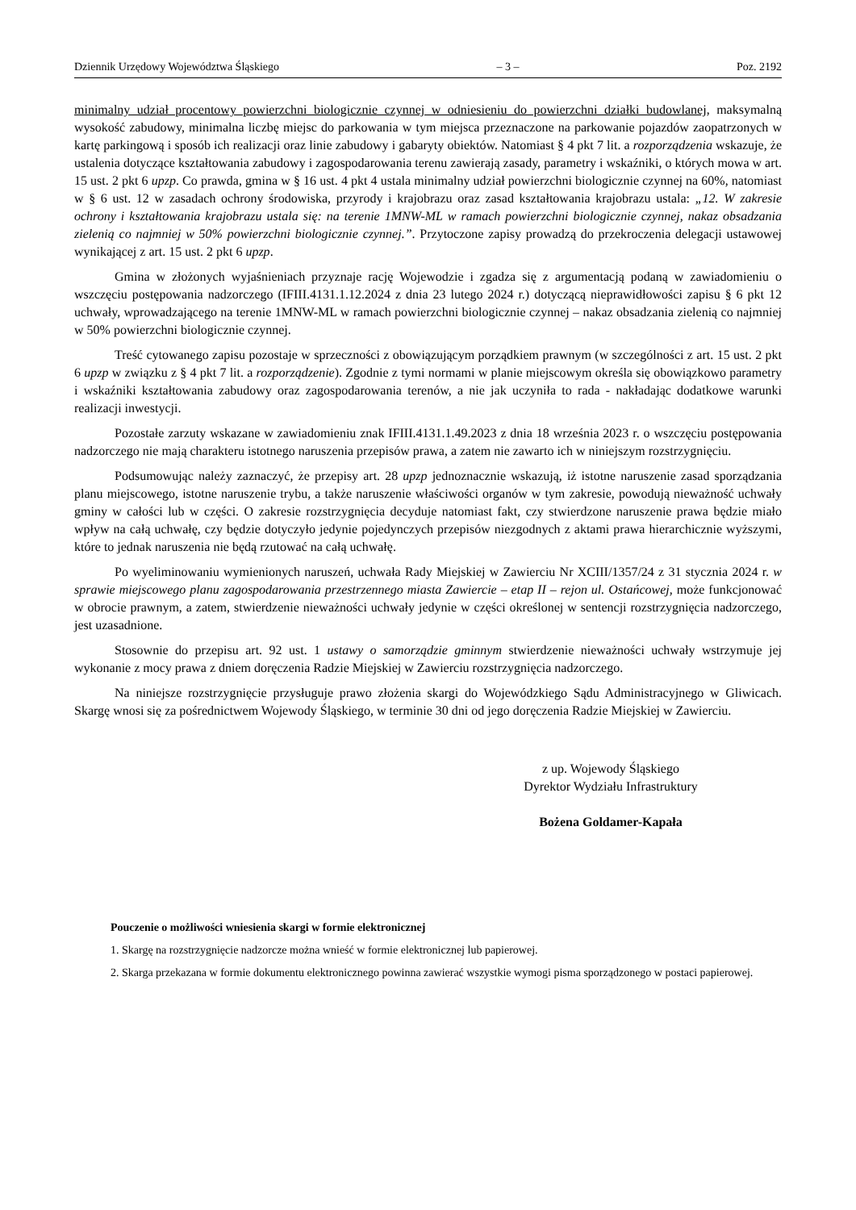Dziennik Urzędowy Województwa Śląskiego – 3 – Poz. 2192
minimalny udział procentowy powierzchni biologicznie czynnej w odniesieniu do powierzchni działki budowlanej, maksymalną wysokość zabudowy, minimalna liczbę miejsc do parkowania w tym miejsca przeznaczone na parkowanie pojazdów zaopatrzonych w kartę parkingową i sposób ich realizacji oraz linie zabudowy i gabaryty obiektów. Natomiast § 4 pkt 7 lit. a rozporządzenia wskazuje, że ustalenia dotyczące kształtowania zabudowy i zagospodarowania terenu zawierają zasady, parametry i wskaźniki, o których mowa w art. 15 ust. 2 pkt 6 upzp. Co prawda, gmina w § 16 ust. 4 pkt 4 ustala minimalny udział powierzchni biologicznie czynnej na 60%, natomiast w § 6 ust. 12 w zasadach ochrony środowiska, przyrody i krajobrazu oraz zasad kształtowania krajobrazu ustala: „12. W zakresie ochrony i kształtowania krajobrazu ustala się: na terenie 1MNW-ML w ramach powierzchni biologicznie czynnej, nakaz obsadzania zielenią co najmniej w 50% powierzchni biologicznie czynnej.”. Przytoczone zapisy prowadzą do przekroczenia delegacji ustawowej wynikającej z art. 15 ust. 2 pkt 6 upzp.
Gmina w złożonych wyjaśnieniach przyznaje rację Wojewodzie i zgadza się z argumentacją podaną w zawiadomieniu o wszczęciu postępowania nadzorczego (IFIII.4131.1.12.2024 z dnia 23 lutego 2024 r.) dotyczącą nieprawidłowości zapisu § 6 pkt 12 uchwały, wprowadzającego na terenie 1MNW-ML w ramach powierzchni biologicznie czynnej – nakaz obsadzania zielenią co najmniej w 50% powierzchni biologicznie czynnej.
Treść cytowanego zapisu pozostaje w sprzeczności z obowiązującym porządkiem prawnym (w szczególności z art. 15 ust. 2 pkt 6 upzp w związku z § 4 pkt 7 lit. a rozporządzenie). Zgodnie z tymi normami w planie miejscowym określa się obowiązkowo parametry i wskaźniki kształtowania zabudowy oraz zagospodarowania terenów, a nie jak uczyniła to rada - nakładając dodatkowe warunki realizacji inwestycji.
Pozostałe zarzuty wskazane w zawiadomieniu znak IFIII.4131.1.49.2023 z dnia 18 września 2023 r. o wszczęciu postępowania nadzorczego nie mają charakteru istotnego naruszenia przepisów prawa, a zatem nie zawarto ich w niniejszym rozstrzygnięciu.
Podsumowując należy zaznaczyć, że przepisy art. 28 upzp jednoznacznie wskazują, iż istotne naruszenie zasad sporządzania planu miejscowego, istotne naruszenie trybu, a także naruszenie właściwości organów w tym zakresie, powodują nieważność uchwały gminy w całości lub w części. O zakresie rozstrzygnięcia decyduje natomiast fakt, czy stwierdzone naruszenie prawa będzie miało wpływ na całą uchwałę, czy będzie dotyczyło jedynie pojedynczych przepisów niezgodnych z aktami prawa hierarchicznie wyższymi, które to jednak naruszenia nie będą rzutować na całą uchwałę.
Po wyeliminowaniu wymienionych naruszeń, uchwała Rady Miejskiej w Zawierciu Nr XCIII/1357/24 z 31 stycznia 2024 r. w sprawie miejscowego planu zagospodarowania przestrzennego miasta Zawiercie – etap II – rejon ul. Ostańcowej, może funkcjonować w obrocie prawnym, a zatem, stwierdzenie nieważności uchwały jedynie w części określonej w sentencji rozstrzygnięcia nadzorczego, jest uzasadnione.
Stosownie do przepisu art. 92 ust. 1 ustawy o samorządzie gminnym stwierdzenie nieważności uchwały wstrzymuje jej wykonanie z mocy prawa z dniem doręczenia Radzie Miejskiej w Zawierciu rozstrzygnięcia nadzorczego.
Na niniejsze rozstrzygnięcie przysługuje prawo złożenia skargi do Wojewódzkiego Sądu Administracyjnego w Gliwicach. Skargę wnosi się za pośrednictwem Wojewody Śląskiego, w terminie 30 dni od jego doręczenia Radzie Miejskiej w Zawierciu.
z up. Wojewody Śląskiego
Dyrektor Wydziału Infrastruktury
Bożena Goldamer-Kapała
Pouczenie o możliwości wniesienia skargi w formie elektronicznej
1. Skargę na rozstrzygnięcie nadzorcze można wnieść w formie elektronicznej lub papierowej.
2. Skarga przekazana w formie dokumentu elektronicznego powinna zawierać wszystkie wymogi pisma sporządzonego w postaci papierowej.